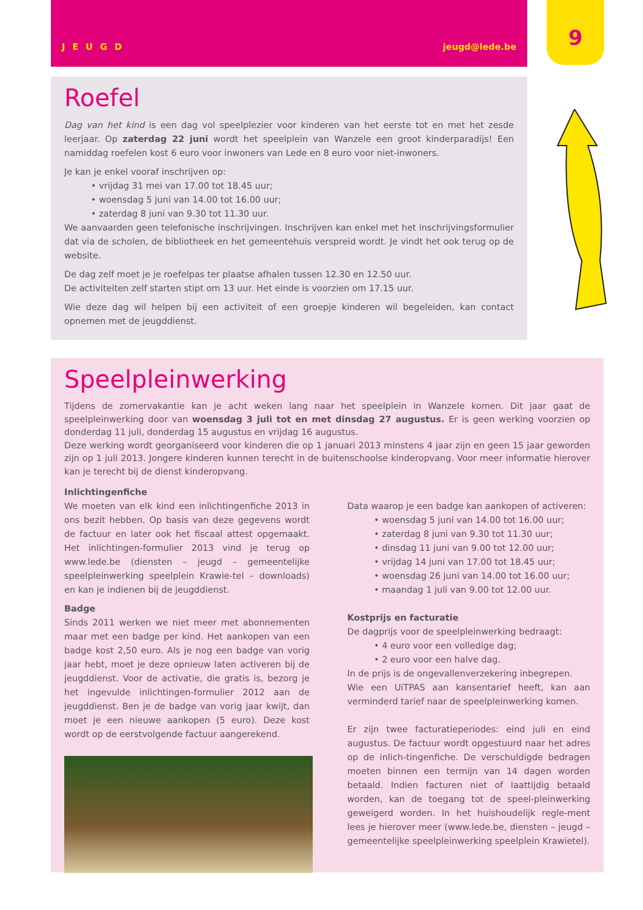JEUGD jeugd@lede.be
9
Roefel
Dag van het kind is een dag vol speelplezier voor kinderen van het eerste tot en met het zesde leerjaar. Op zaterdag 22 juni wordt het speelplein van Wanzele een groot kinderparadijs! Een namiddag roefelen kost 6 euro voor inwoners van Lede en 8 euro voor niet-inwoners.
Je kan je enkel vooraf inschrijven op:
• vrijdag 31 mei van 17.00 tot 18.45 uur;
• woensdag 5 juni van 14.00 tot 16.00 uur;
• zaterdag 8 juni van 9.30 tot 11.30 uur.
We aanvaarden geen telefonische inschrijvingen. Inschrijven kan enkel met het inschrijvingsformulier dat via de scholen, de bibliotheek en het gemeentehuis verspreid wordt. Je vindt het ook terug op de website.
De dag zelf moet je je roefelpas ter plaatse afhalen tussen 12.30 en 12.50 uur.
De activiteiten zelf starten stipt om 13 uur. Het einde is voorzien om 17.15 uur.
Wie deze dag wil helpen bij een activiteit of een groepje kinderen wil begeleiden, kan contact opnemen met de jeugddienst.
Speelpleinwerking
Tijdens de zomervakantie kan je acht weken lang naar het speelplein in Wanzele komen. Dit jaar gaat de speelpleinwerking door van woensdag 3 juli tot en met dinsdag 27 augustus. Er is geen werking voorzien op donderdag 11 juli, donderdag 15 augustus en vrijdag 16 augustus.
Deze werking wordt georganiseerd voor kinderen die op 1 januari 2013 minstens 4 jaar zijn en geen 15 jaar geworden zijn op 1 juli 2013. Jongere kinderen kunnen terecht in de buitenschoolse kinderopvang. Voor meer informatie hierover kan je terecht bij de dienst kinderopvang.
Inlichtingenfiche
We moeten van elk kind een inlichtingenfiche 2013 in ons bezit hebben. Op basis van deze gegevens wordt de factuur en later ook het fiscaal attest opgemaakt. Het inlichtingen-formulier 2013 vind je terug op www.lede.be (diensten – jeugd – gemeentelijke speelpleinwerking speelplein Krawie-tel – downloads) en kan je indienen bij de jeugddienst.
Badge
Sinds 2011 werken we niet meer met abonnementen maar met een badge per kind. Het aankopen van een badge kost 2,50 euro. Als je nog een badge van vorig jaar hebt, moet je deze opnieuw laten activeren bij de jeugddienst. Voor de activatie, die gratis is, bezorg je het ingevulde inlichtingen-formulier 2012 aan de jeugddienst. Ben je de badge van vorig jaar kwijt, dan moet je een nieuwe aankopen (5 euro). Deze kost wordt op de eerstvolgende factuur aangerekend.
Data waarop je een badge kan aankopen of activeren:
• woensdag 5 juni van 14.00 tot 16.00 uur;
• zaterdag 8 juni van 9.30 tot 11.30 uur;
• dinsdag 11 juni van 9.00 tot 12.00 uur;
• vrijdag 14 juni van 17.00 tot 18.45 uur;
• woensdag 26 juni van 14.00 tot 16.00 uur;
• maandag 1 juli van 9.00 tot 12.00 uur.
Kostprijs en facturatie
De dagprijs voor de speelpleinwerking bedraagt:
• 4 euro voor een volledige dag;
• 2 euro voor een halve dag.
In de prijs is de ongevallenverzekering inbegrepen.
Wie een UiTPAS aan kansentarief heeft, kan aan verminderd tarief naar de speelpleinwerking komen.
Er zijn twee facturatieperiodes: eind juli en eind augustus. De factuur wordt opgestuurd naar het adres op de inlich-tingenfiche. De verschuldigde bedragen moeten binnen een termijn van 14 dagen worden betaald. Indien facturen niet of laattijdig betaald worden, kan de toegang tot de speel-pleinwerking geweigerd worden. In het huishoudelijk regle-ment lees je hierover meer (www.lede.be, diensten – jeugd – gemeentelijke speelpleinwerking speelplein Krawietel).